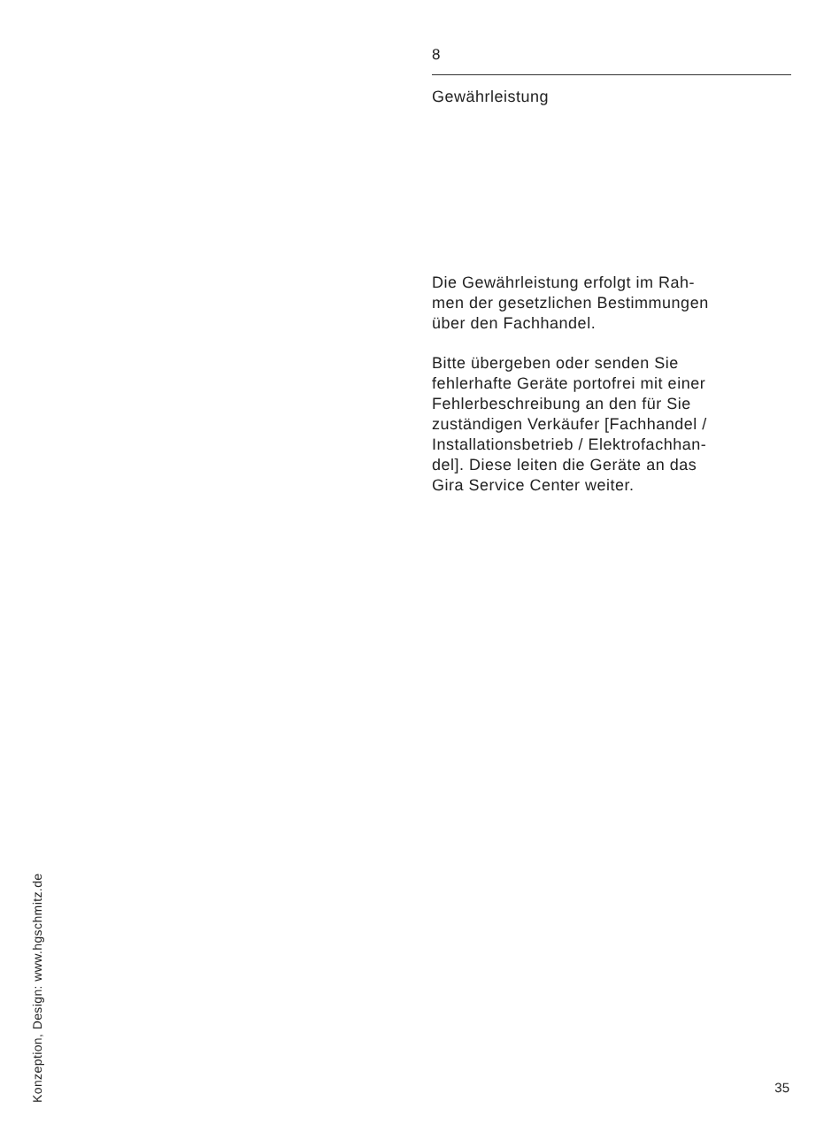8
Gewährleistung
Die Gewährleistung erfolgt im Rah-
men der gesetzlichen Bestimmungen
über den Fachhandel.
Bitte übergeben oder senden Sie
fehlerhafte Geräte portofrei mit einer
Fehlerbeschreibung an den für Sie
zuständigen Verkäufer [Fachhandel /
Installationsbetrieb / Elektrofachhan-
del]. Diese leiten die Geräte an das
Gira Service Center weiter.
Konzeption, Design: www.hgschmitz.de
35